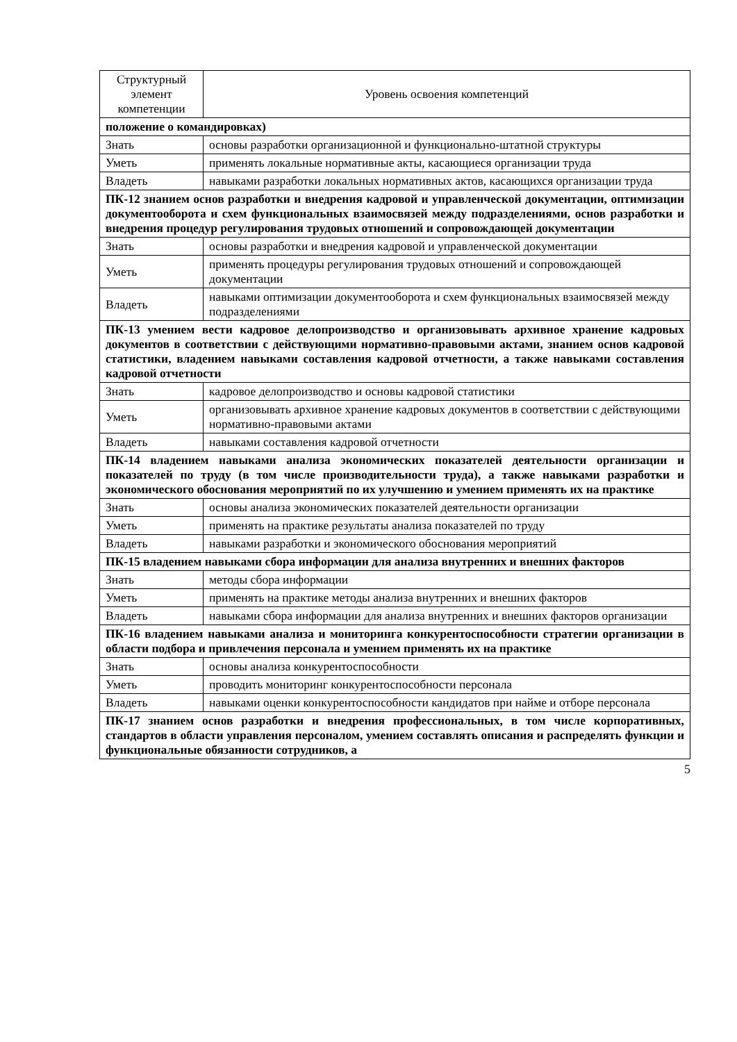| Структурный элемент компетенции | Уровень освоения компетенций |
| --- | --- |
| положение о командировках) | |
| Знать | основы разработки организационной и функционально-штатной структуры |
| Уметь | применять локальные нормативные акты, касающиеся организации труда |
| Владеть | навыками разработки локальных нормативных актов, касающихся организации труда |
| ПК-12 знанием основ разработки и внедрения кадровой и управленческой документации, оптимизации документооборота и схем функциональных взаимосвязей между подразделениями, основ разработки и внедрения процедур регулирования трудовых отношений и сопровождающей документации | |
| Знать | основы разработки и внедрения кадровой и управленческой документации |
| Уметь | применять процедуры регулирования трудовых отношений и сопровождающей документации |
| Владеть | навыками оптимизации документооборота и схем функциональных взаимосвязей между подразделениями |
| ПК-13 умением вести кадровое делопроизводство и организовывать архивное хранение кадровых документов в соответствии с действующими нормативно-правовыми актами, знанием основ кадровой статистики, владением навыками составления кадровой отчетности, а также навыками составления кадровой отчетности | |
| Знать | кадровое делопроизводство и основы кадровой статистики |
| Уметь | организовывать архивное хранение кадровых документов в соответствии с действующими нормативно-правовыми актами |
| Владеть | навыками составления кадровой отчетности |
| ПК-14 владением навыками анализа экономических показателей деятельности организации и показателей по труду (в том числе производительности труда), а также навыками разработки и экономического обоснования мероприятий по их улучшению и умением применять их на практике | |
| Знать | основы анализа экономических показателей деятельности организации |
| Уметь | применять на практике результаты анализа показателей по труду |
| Владеть | навыками разработки и экономического обоснования мероприятий |
| ПК-15 владением навыками сбора информации для анализа внутренних и внешних факторов | |
| Знать | методы сбора информации |
| Уметь | применять на практике методы анализа внутренних и внешних факторов |
| Владеть | навыками сбора информации для анализа внутренних и внешних факторов организации |
| ПК-16 владением навыками анализа и мониторинга конкурентоспособности стратегии организации в области подбора и привлечения персонала и умением применять их на практике | |
| Знать | основы анализа конкурентоспособности |
| Уметь | проводить мониторинг конкурентоспособности персонала |
| Владеть | навыками оценки конкурентоспособности кандидатов при найме и отборе персонала |
| ПК-17 знанием основ разработки и внедрения профессиональных, в том числе корпоративных, стандартов в области управления персоналом, умением составлять описания и распределять функции и функциональные обязанности сотрудников, а | |
5